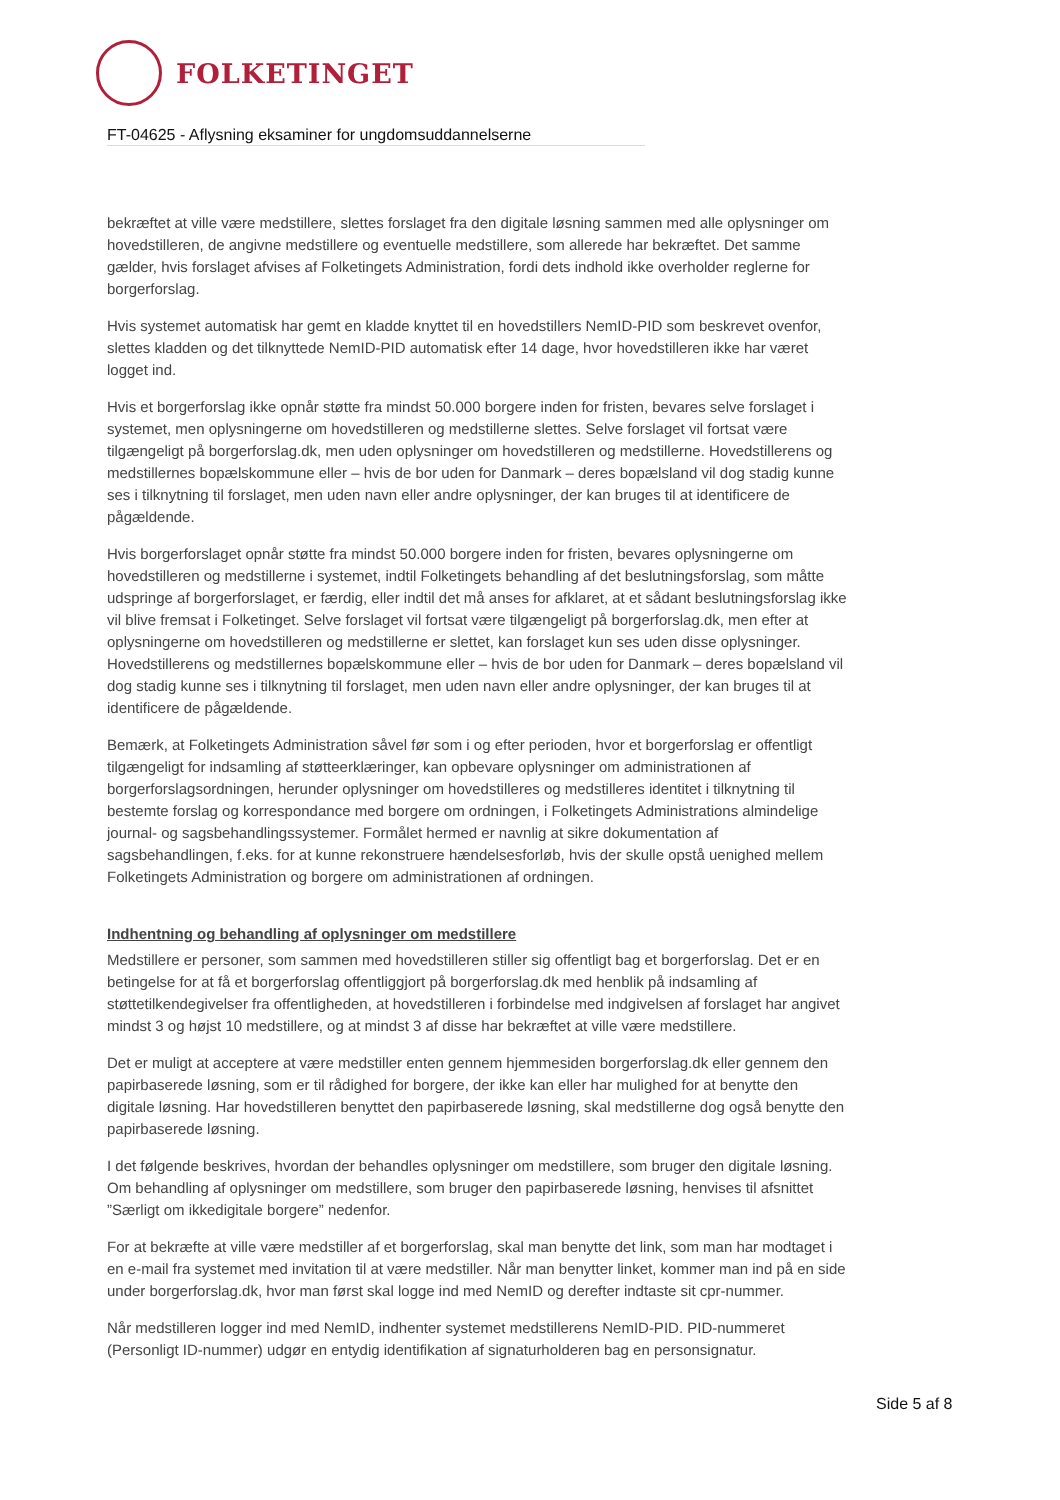FOLKETINGET
FT-04625 - Aflysning eksaminer for ungdomsuddannelserne
bekræftet at ville være medstillere, slettes forslaget fra den digitale løsning sammen med alle oplysninger om hovedstilleren, de angivne medstillere og eventuelle medstillere, som allerede har bekræftet. Det samme gælder, hvis forslaget afvises af Folketingets Administration, fordi dets indhold ikke overholder reglerne for borgerforslag.
Hvis systemet automatisk har gemt en kladde knyttet til en hovedstillers NemID-PID som beskrevet ovenfor, slettes kladden og det tilknyttede NemID-PID automatisk efter 14 dage, hvor hovedstilleren ikke har været logget ind.
Hvis et borgerforslag ikke opnår støtte fra mindst 50.000 borgere inden for fristen, bevares selve forslaget i systemet, men oplysningerne om hovedstilleren og medstillerne slettes. Selve forslaget vil fortsat være tilgængeligt på borgerforslag.dk, men uden oplysninger om hovedstilleren og medstillerne. Hovedstillerens og medstillernes bopælskommune eller – hvis de bor uden for Danmark – deres bopælsland vil dog stadig kunne ses i tilknytning til forslaget, men uden navn eller andre oplysninger, der kan bruges til at identificere de pågældende.
Hvis borgerforslaget opnår støtte fra mindst 50.000 borgere inden for fristen, bevares oplysningerne om hovedstilleren og medstillerne i systemet, indtil Folketingets behandling af det beslutningsforslag, som måtte udspringe af borgerforslaget, er færdig, eller indtil det må anses for afklaret, at et sådant beslutningsforslag ikke vil blive fremsat i Folketinget. Selve forslaget vil fortsat være tilgængeligt på borgerforslag.dk, men efter at oplysningerne om hovedstilleren og medstillerne er slettet, kan forslaget kun ses uden disse oplysninger. Hovedstillerens og medstillernes bopælskommune eller – hvis de bor uden for Danmark – deres bopælsland vil dog stadig kunne ses i tilknytning til forslaget, men uden navn eller andre oplysninger, der kan bruges til at identificere de pågældende.
Bemærk, at Folketingets Administration såvel før som i og efter perioden, hvor et borgerforslag er offentligt tilgængeligt for indsamling af støtteerklæringer, kan opbevare oplysninger om administrationen af borgerforslagsordningen, herunder oplysninger om hovedstilleres og medstilleres identitet i tilknytning til bestemte forslag og korrespondance med borgere om ordningen, i Folketingets Administrations almindelige journal- og sagsbehandlingssystemer. Formålet hermed er navnlig at sikre dokumentation af sagsbehandlingen, f.eks. for at kunne rekonstruere hændelsesforløb, hvis der skulle opstå uenighed mellem Folketingets Administration og borgere om administrationen af ordningen.
Indhentning og behandling af oplysninger om medstillere
Medstillere er personer, som sammen med hovedstilleren stiller sig offentligt bag et borgerforslag. Det er en betingelse for at få et borgerforslag offentliggjort på borgerforslag.dk med henblik på indsamling af støttetilkendegivelser fra offentligheden, at hovedstilleren i forbindelse med indgivelsen af forslaget har angivet mindst 3 og højst 10 medstillere, og at mindst 3 af disse har bekræftet at ville være medstillere.
Det er muligt at acceptere at være medstiller enten gennem hjemmesiden borgerforslag.dk eller gennem den papirbaserede løsning, som er til rådighed for borgere, der ikke kan eller har mulighed for at benytte den digitale løsning. Har hovedstilleren benyttet den papirbaserede løsning, skal medstillerne dog også benytte den papirbaserede løsning.
I det følgende beskrives, hvordan der behandles oplysninger om medstillere, som bruger den digitale løsning. Om behandling af oplysninger om medstillere, som bruger den papirbaserede løsning, henvises til afsnittet ”Særligt om ikkedigitale borgere” nedenfor.
For at bekræfte at ville være medstiller af et borgerforslag, skal man benytte det link, som man har modtaget i en e-mail fra systemet med invitation til at være medstiller. Når man benytter linket, kommer man ind på en side under borgerforslag.dk, hvor man først skal logge ind med NemID og derefter indtaste sit cpr-nummer.
Når medstilleren logger ind med NemID, indhenter systemet medstillerens NemID-PID. PID-nummeret (Personligt ID-nummer) udgør en entydig identifikation af signaturholderen bag en personsignatur.
Side 5 af 8